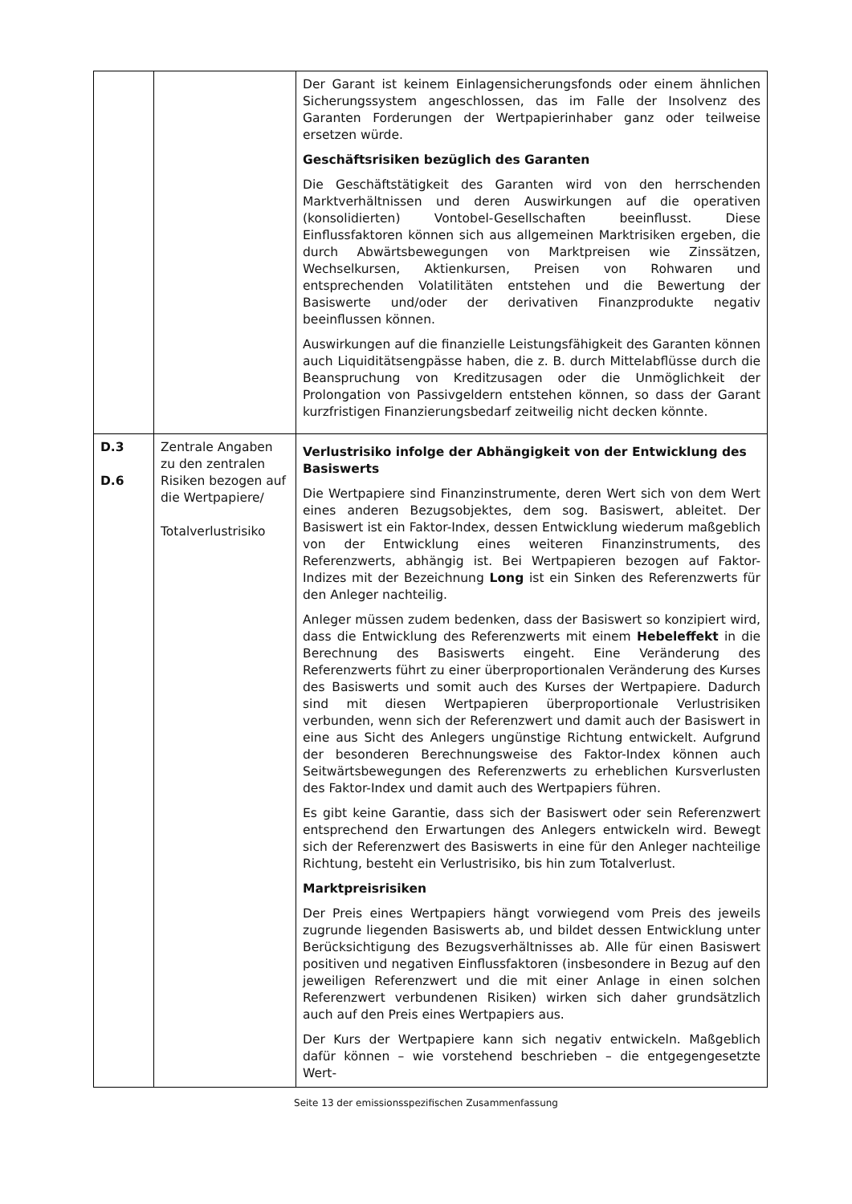| | | Der Garant ist keinem Einlagensicherungsfonds oder einem ähnlichen Sicherungssystem angeschlossen, das im Falle der Insolvenz des Garanten Forderungen der Wertpapierinhaber ganz oder teilweise ersetzen würde. Geschäftsrisiken bezüglich des Garanten Die Geschäftstätigkeit des Garanten wird von den herrschenden Marktverhältnissen und deren Auswirkungen auf die operativen (konsolidierten) Vontobel-Gesellschaften beeinflusst. Diese Einflussfaktoren können sich aus allgemeinen Marktrisiken ergeben, die durch Abwärtsbewegungen von Marktpreisen wie Zinssätzen, Wechselkursen, Aktienkursen, Preisen von Rohwaren und entsprechenden Volatilitäten entstehen und die Bewertung der Basiswerte und/oder der derivativen Finanzprodukte negativ beeinflussen können. Auswirkungen auf die finanzielle Leistungsfähigkeit des Garanten können auch Liquiditätsengpässe haben, die z. B. durch Mittelabflüsse durch die Beanspruchung von Kreditzusagen oder die Unmöglichkeit der Prolongation von Passivgeldern entstehen können, so dass der Garant kurzfristigen Finanzierungsbedarf zeitweilig nicht decken könnte. |
| D.3 D.6 | Zentrale Angaben zu den zentralen Risiken bezogen auf die Wertpapiere/ Totalverlustrisiko | Verlustrisiko infolge der Abhängigkeit von der Entwicklung des Basiswerts Die Wertpapiere sind Finanzinstrumente, deren Wert sich von dem Wert eines anderen Bezugsobjektes, dem sog. Basiswert, ableitet. Der Basiswert ist ein Faktor-Index, dessen Entwicklung wiederum maßgeblich von der Entwicklung eines weiteren Finanzinstruments, des Referenzwerts, abhängig ist. Bei Wertpapieren bezogen auf Faktor-Indizes mit der Bezeichnung Long ist ein Sinken des Referenzwerts für den Anleger nachteilig. Anleger müssen zudem bedenken, dass der Basiswert so konzipiert wird, dass die Entwicklung des Referenzwerts mit einem Hebeleffekt in die Berechnung des Basiswerts eingeht. Eine Veränderung des Referenzwerts führt zu einer überproportionalen Veränderung des Kurses des Basiswerts und somit auch des Kurses der Wertpapiere. Dadurch sind mit diesen Wertpapieren überproportionale Verlustrisiken verbunden, wenn sich der Referenzwert und damit auch der Basiswert in eine aus Sicht des Anlegers ungünstige Richtung entwickelt. Aufgrund der besonderen Berechnungsweise des Faktor-Index können auch Seitwärtsbewegungen des Referenzwerts zu erheblichen Kursverlusten des Faktor-Index und damit auch des Wertpapiers führen. Es gibt keine Garantie, dass sich der Basiswert oder sein Referenzwert entsprechend den Erwartungen des Anlegers entwickeln wird. Bewegt sich der Referenzwert des Basiswerts in eine für den Anleger nachteilige Richtung, besteht ein Verlustrisiko, bis hin zum Totalverlust. Marktpreisrisiken Der Preis eines Wertpapiers hängt vorwiegend vom Preis des jeweils zugrunde liegenden Basiswerts ab, und bildet dessen Entwicklung unter Berücksichtigung des Bezugsverhältnisses ab. Alle für einen Basiswert positiven und negativen Einflussfaktoren (insbesondere in Bezug auf den jeweiligen Referenzwert und die mit einer Anlage in einen solchen Referenzwert verbundenen Risiken) wirken sich daher grundsätzlich auch auf den Preis eines Wertpapiers aus. Der Kurs der Wertpapiere kann sich negativ entwickeln. Maßgeblich dafür können – wie vorstehend beschrieben – die entgegengesetzte Wert- |
Seite 13 der emissionsspezifischen Zusammenfassung